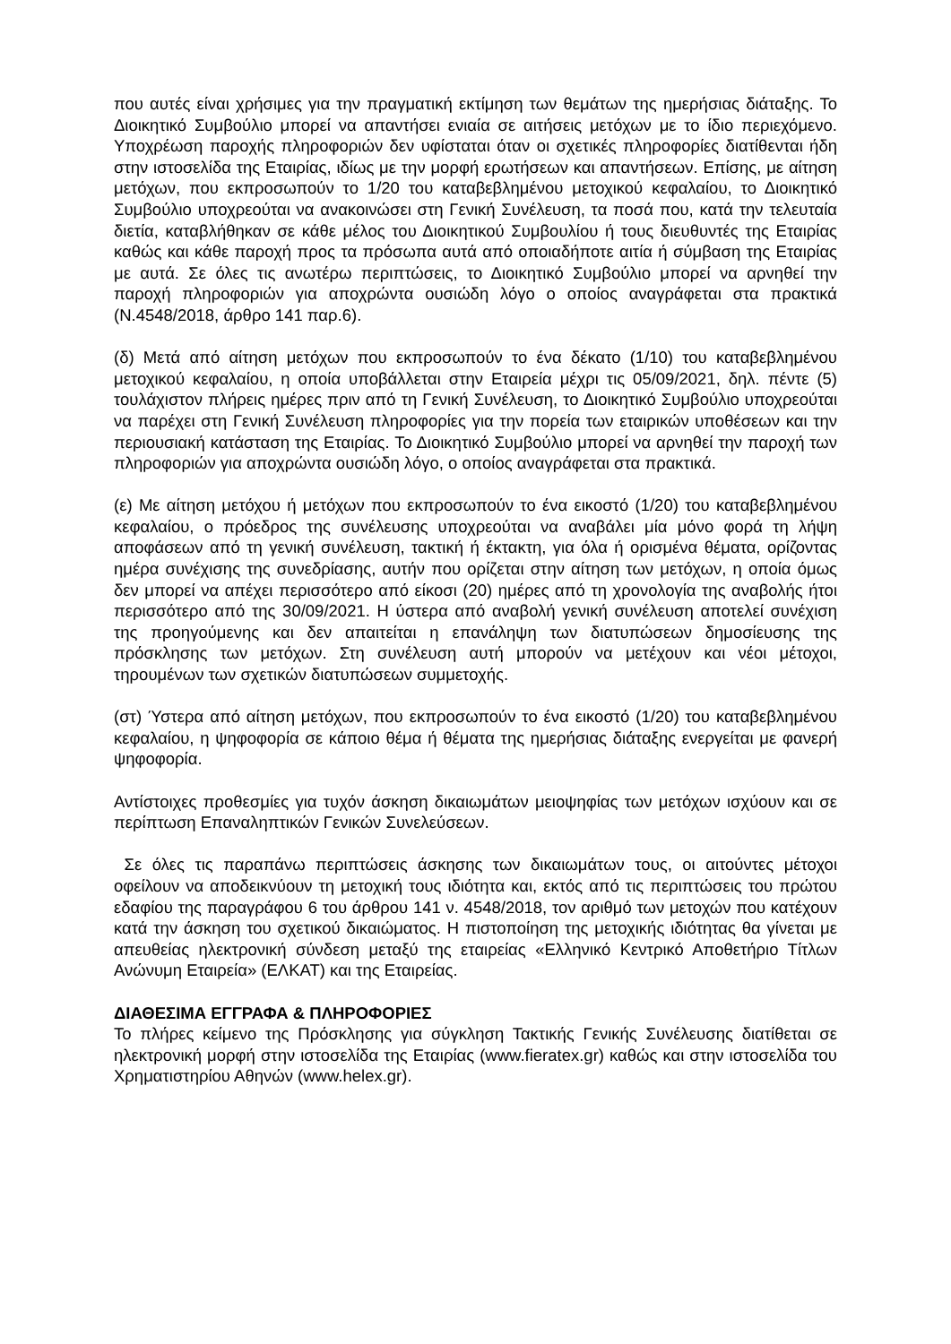που αυτές είναι χρήσιμες για την πραγματική εκτίμηση των θεμάτων της ημερήσιας διάταξης. Το Διοικητικό Συμβούλιο μπορεί να απαντήσει ενιαία σε αιτήσεις μετόχων με το ίδιο περιεχόμενο. Υποχρέωση παροχής πληροφοριών δεν υφίσταται όταν οι σχετικές πληροφορίες διατίθενται ήδη στην ιστοσελίδα της Εταιρίας, ιδίως με την μορφή ερωτήσεων και απαντήσεων. Επίσης, με αίτηση μετόχων, που εκπροσωπούν το 1/20 του καταβεβλημένου μετοχικού κεφαλαίου, το Διοικητικό Συμβούλιο υποχρεούται να ανακοινώσει στη Γενική Συνέλευση, τα ποσά που, κατά την τελευταία διετία, καταβλήθηκαν σε κάθε μέλος του Διοικητικού Συμβουλίου ή τους διευθυντές της Εταιρίας καθώς και κάθε παροχή προς τα πρόσωπα αυτά από οποιαδήποτε αιτία ή σύμβαση της Εταιρίας με αυτά. Σε όλες τις ανωτέρω περιπτώσεις, το Διοικητικό Συμβούλιο μπορεί να αρνηθεί την παροχή πληροφοριών για αποχρώντα ουσιώδη λόγο ο οποίος αναγράφεται στα πρακτικά (Ν.4548/2018, άρθρο 141 παρ.6).
(δ) Μετά από αίτηση μετόχων που εκπροσωπούν το ένα δέκατο (1/10) του καταβεβλημένου μετοχικού κεφαλαίου, η οποία υποβάλλεται στην Εταιρεία μέχρι τις 05/09/2021, δηλ. πέντε (5) τουλάχιστον πλήρεις ημέρες πριν από τη Γενική Συνέλευση, το Διοικητικό Συμβούλιο υποχρεούται να παρέχει στη Γενική Συνέλευση πληροφορίες για την πορεία των εταιρικών υποθέσεων και την περιουσιακή κατάσταση της Εταιρίας. Το Διοικητικό Συμβούλιο μπορεί να αρνηθεί την παροχή των πληροφοριών για αποχρώντα ουσιώδη λόγο, ο οποίος αναγράφεται στα πρακτικά.
(ε) Με αίτηση μετόχου ή μετόχων που εκπροσωπούν το ένα εικοστό (1/20) του καταβεβλημένου κεφαλαίου, ο πρόεδρος της συνέλευσης υποχρεούται να αναβάλει μία μόνο φορά τη λήψη αποφάσεων από τη γενική συνέλευση, τακτική ή έκτακτη, για όλα ή ορισμένα θέματα, ορίζοντας ημέρα συνέχισης της συνεδρίασης, αυτήν που ορίζεται στην αίτηση των μετόχων, η οποία όμως δεν μπορεί να απέχει περισσότερο από είκοσι (20) ημέρες από τη χρονολογία της αναβολής ήτοι περισσότερο από της 30/09/2021. Η ύστερα από αναβολή γενική συνέλευση αποτελεί συνέχιση της προηγούμενης και δεν απαιτείται η επανάληψη των διατυπώσεων δημοσίευσης της πρόσκλησης των μετόχων. Στη συνέλευση αυτή μπορούν να μετέχουν και νέοι μέτοχοι, τηρουμένων των σχετικών διατυπώσεων συμμετοχής.
(στ) Ύστερα από αίτηση μετόχων, που εκπροσωπούν το ένα εικοστό (1/20) του καταβεβλημένου κεφαλαίου, η ψηφοφορία σε κάποιο θέμα ή θέματα της ημερήσιας διάταξης ενεργείται με φανερή ψηφοφορία.
Αντίστοιχες προθεσμίες για τυχόν άσκηση δικαιωμάτων μειοψηφίας των μετόχων ισχύουν και σε περίπτωση Επαναληπτικών Γενικών Συνελεύσεων.
Σε όλες τις παραπάνω περιπτώσεις άσκησης των δικαιωμάτων τους, οι αιτούντες μέτοχοι οφείλουν να αποδεικνύουν τη μετοχική τους ιδιότητα και, εκτός από τις περιπτώσεις του πρώτου εδαφίου της παραγράφου 6 του άρθρου 141 ν. 4548/2018, τον αριθμό των μετοχών που κατέχουν κατά την άσκηση του σχετικού δικαιώματος. Η πιστοποίηση της μετοχικής ιδιότητας θα γίνεται με απευθείας ηλεκτρονική σύνδεση μεταξύ της εταιρείας «Ελληνικό Κεντρικό Αποθετήριο Τίτλων Ανώνυμη Εταιρεία» (ΕΛΚΑΤ) και της Εταιρείας.
ΔΙΑΘΕΣΙΜΑ ΕΓΓΡΑΦΑ & ΠΛΗΡΟΦΟΡΙΕΣ
Το πλήρες κείμενο της Πρόσκλησης για σύγκληση Τακτικής Γενικής Συνέλευσης διατίθεται σε ηλεκτρονική μορφή στην ιστοσελίδα της Εταιρίας (www.fieratex.gr) καθώς και στην ιστοσελίδα του Χρηματιστηρίου Αθηνών (www.helex.gr).